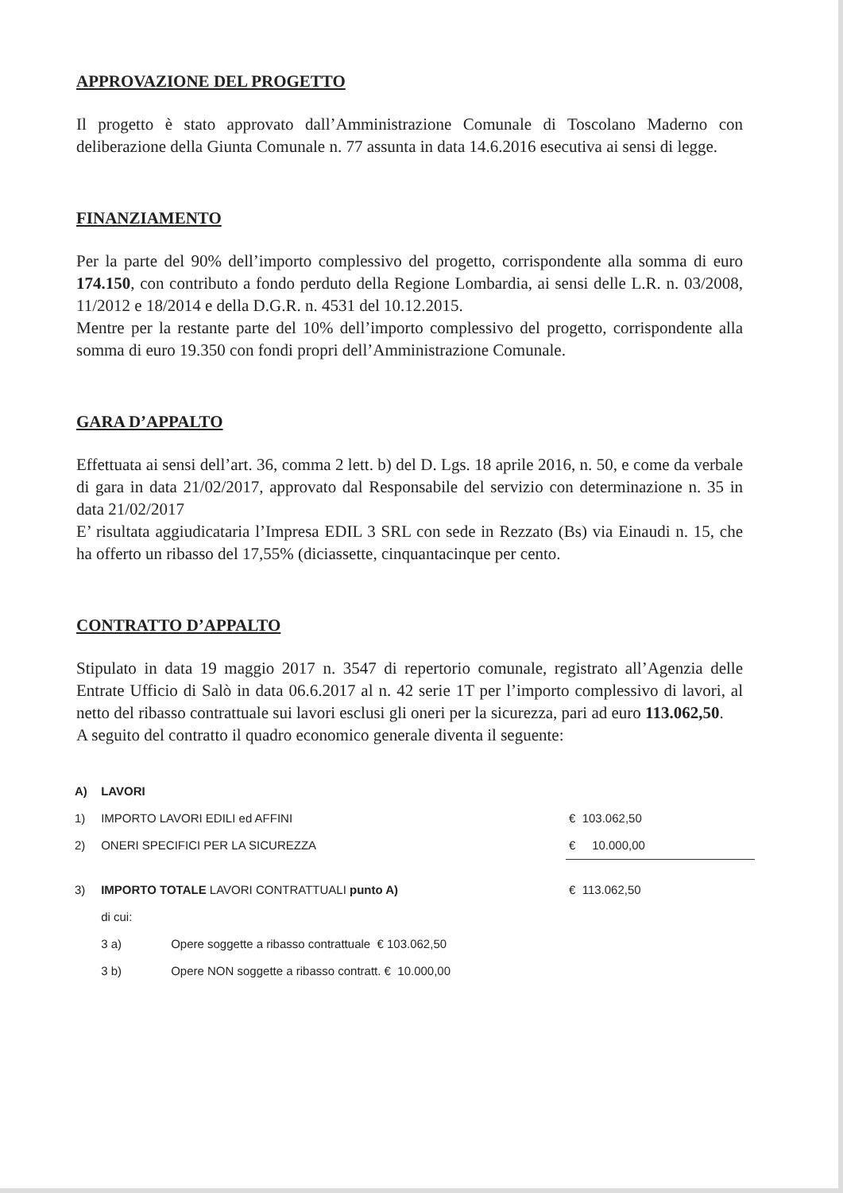APPROVAZIONE DEL PROGETTO
Il progetto è stato approvato dall’Amministrazione Comunale di Toscolano Maderno con deliberazione della Giunta Comunale n. 77 assunta in data 14.6.2016 esecutiva ai sensi di legge.
FINANZIAMENTO
Per la parte del 90% dell’importo complessivo del progetto, corrispondente alla somma di euro 174.150, con contributo a fondo perduto della Regione Lombardia, ai sensi delle L.R. n. 03/2008, 11/2012 e 18/2014 e della D.G.R. n. 4531 del 10.12.2015.
Mentre per la restante parte del 10% dell’importo complessivo del progetto, corrispondente alla somma di euro 19.350 con fondi propri dell’Amministrazione Comunale.
GARA D’APPALTO
Effettuata ai sensi dell’art. 36, comma 2 lett. b) del D. Lgs. 18 aprile 2016, n. 50, e come da verbale di gara in data 21/02/2017, approvato dal Responsabile del servizio con determinazione n. 35 in data 21/02/2017
E’ risultata aggiudicataria l’Impresa EDIL 3 SRL con sede in Rezzato (Bs) via Einaudi n. 15, che ha offerto un ribasso del 17,55% (diciassette, cinquantacinque per cento.
CONTRATTO D’APPALTO
Stipulato in data 19 maggio 2017 n. 3547 di repertorio comunale, registrato all’Agenzia delle Entrate Ufficio di Salò in data 06.6.2017 al n. 42 serie 1T per l’importo complessivo di lavori, al netto del ribasso contrattuale sui lavori esclusi gli oneri per la sicurezza, pari ad euro 113.062,50.
A seguito del contratto il quadro economico generale diventa il seguente:
| A) | LAVORI | | |
| 1) | IMPORTO LAVORI EDILI ed AFFINI | | € 103.062,50 |
| 2) | ONERI SPECIFICI PER LA SICUREZZA | | € 10.000,00 |
| 3) | IMPORTO TOTALE LAVORI CONTRATTUALI punto A) | | € 113.062,50 |
| | di cui: | | |
| | 3 a) | Opere soggette a ribasso contrattuale € 103.062,50 | |
| | 3 b) | Opere NON soggette a ribasso contratt. € 10.000,00 | |